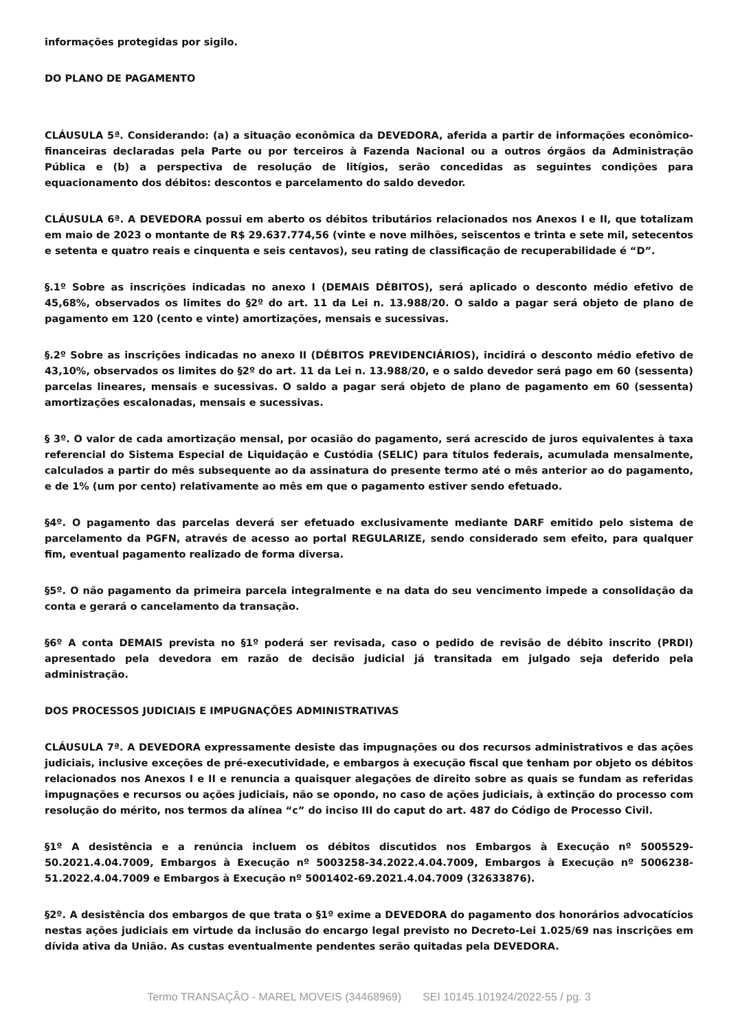informações protegidas por sigilo.
DO PLANO DE PAGAMENTO
CLÁUSULA 5ª. Considerando: (a) a situação econômica da DEVEDORA, aferida a partir de informações econômico-financeiras declaradas pela Parte ou por terceiros à Fazenda Nacional ou a outros órgãos da Administração Pública e (b) a perspectiva de resolução de litígios, serão concedidas as seguintes condições para equacionamento dos débitos: descontos e parcelamento do saldo devedor.
CLÁUSULA 6ª. A DEVEDORA possui em aberto os débitos tributários relacionados nos Anexos I e II, que totalizam em maio de 2023 o montante de R$ 29.637.774,56 (vinte e nove milhões, seiscentos e trinta e sete mil, setecentos e setenta e quatro reais e cinquenta e seis centavos), seu rating de classificação de recuperabilidade é “D”.
§.1º Sobre as inscrições indicadas no anexo I (DEMAIS DÉBITOS), será aplicado o desconto médio efetivo de 45,68%, observados os limites do §2º do art. 11 da Lei n. 13.988/20. O saldo a pagar será objeto de plano de pagamento em 120 (cento e vinte) amortizações, mensais e sucessivas.
§.2º Sobre as inscrições indicadas no anexo II (DÉBITOS PREVIDENCIÁRIOS), incidirá o desconto médio efetivo de 43,10%, observados os limites do §2º do art. 11 da Lei n. 13.988/20, e o saldo devedor será pago em 60 (sessenta) parcelas lineares, mensais e sucessivas. O saldo a pagar será objeto de plano de pagamento em 60 (sessenta) amortizações escalonadas, mensais e sucessivas.
§ 3º. O valor de cada amortização mensal, por ocasião do pagamento, será acrescido de juros equivalentes à taxa referencial do Sistema Especial de Liquidação e Custódia (SELIC) para títulos federais, acumulada mensalmente, calculados a partir do mês subsequente ao da assinatura do presente termo até o mês anterior ao do pagamento, e de 1% (um por cento) relativamente ao mês em que o pagamento estiver sendo efetuado.
§4º. O pagamento das parcelas deverá ser efetuado exclusivamente mediante DARF emitido pelo sistema de parcelamento da PGFN, através de acesso ao portal REGULARIZE, sendo considerado sem efeito, para qualquer fim, eventual pagamento realizado de forma diversa.
§5º. O não pagamento da primeira parcela integralmente e na data do seu vencimento impede a consolidação da conta e gerará o cancelamento da transação.
§6º A conta DEMAIS prevista no §1º poderá ser revisada, caso o pedido de revisão de débito inscrito (PRDI) apresentado pela devedora em razão de decisão judicial já transitada em julgado seja deferido pela administração.
DOS PROCESSOS JUDICIAIS E IMPUGNAÇÕES ADMINISTRATIVAS
CLÁUSULA 7ª. A DEVEDORA expressamente desiste das impugnações ou dos recursos administrativos e das ações judiciais, inclusive exceções de pré-executividade, e embargos à execução fiscal que tenham por objeto os débitos relacionados nos Anexos I e II e renuncia a quaisquer alegações de direito sobre as quais se fundam as referidas impugnações e recursos ou ações judiciais, não se opondo, no caso de ações judiciais, à extinção do processo com resolução do mérito, nos termos da alínea “c” do inciso III do caput do art. 487 do Código de Processo Civil.
§1º A desistência e a renúncia incluem os débitos discutidos nos Embargos à Execução nº 5005529-50.2021.4.04.7009, Embargos à Execução nº 5003258-34.2022.4.04.7009, Embargos à Execução nº 5006238-51.2022.4.04.7009 e Embargos à Execução nº 5001402-69.2021.4.04.7009 (32633876).
§2º. A desistência dos embargos de que trata o §1º exime a DEVEDORA do pagamento dos honorários advocatícios nestas ações judiciais em virtude da inclusão do encargo legal previsto no Decreto-Lei 1.025/69 nas inscrições em dívida ativa da União. As custas eventualmente pendentes serão quitadas pela DEVEDORA.
Termo TRANSAÇÃO - MAREL MOVEIS (34468969) SEI 10145.101924/2022-55 / pg. 3